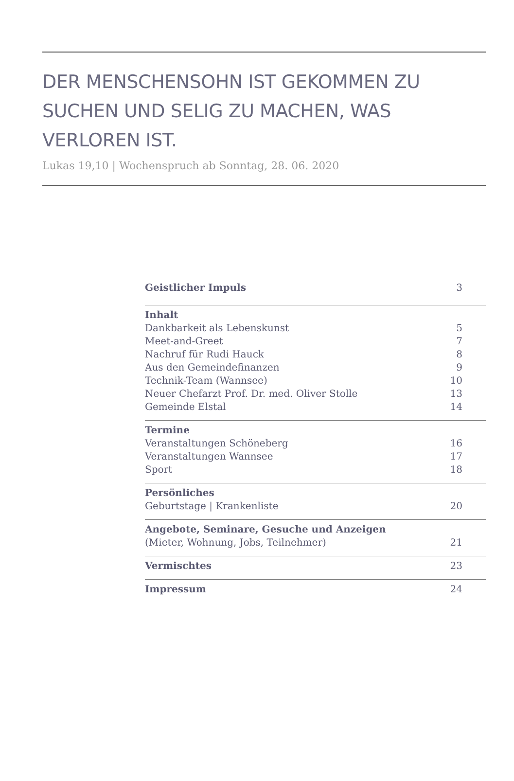DER MENSCHENSOHN IST GEKOMMEN ZU SUCHEN UND SELIG ZU MACHEN, WAS VERLOREN IST.
Lukas 19,10 | Wochenspruch ab Sonntag, 28. 06. 2020
Geistlicher Impuls 3
Inhalt
Dankbarkeit als Lebenskunst 5
Meet-and-Greet 7
Nachruf für Rudi Hauck 8
Aus den Gemeindefinanzen 9
Technik-Team (Wannsee) 10
Neuer Chefarzt Prof. Dr. med. Oliver Stolle 13
Gemeinde Elstal 14
Termine
Veranstaltungen Schöneberg 16
Veranstaltungen Wannsee 17
Sport 18
Persönliches
Geburtstage | Krankenliste 20
Angebote, Seminare, Gesuche und Anzeigen
(Mieter, Wohnung, Jobs, Teilnehmer) 21
Vermischtes 23
Impressum 24